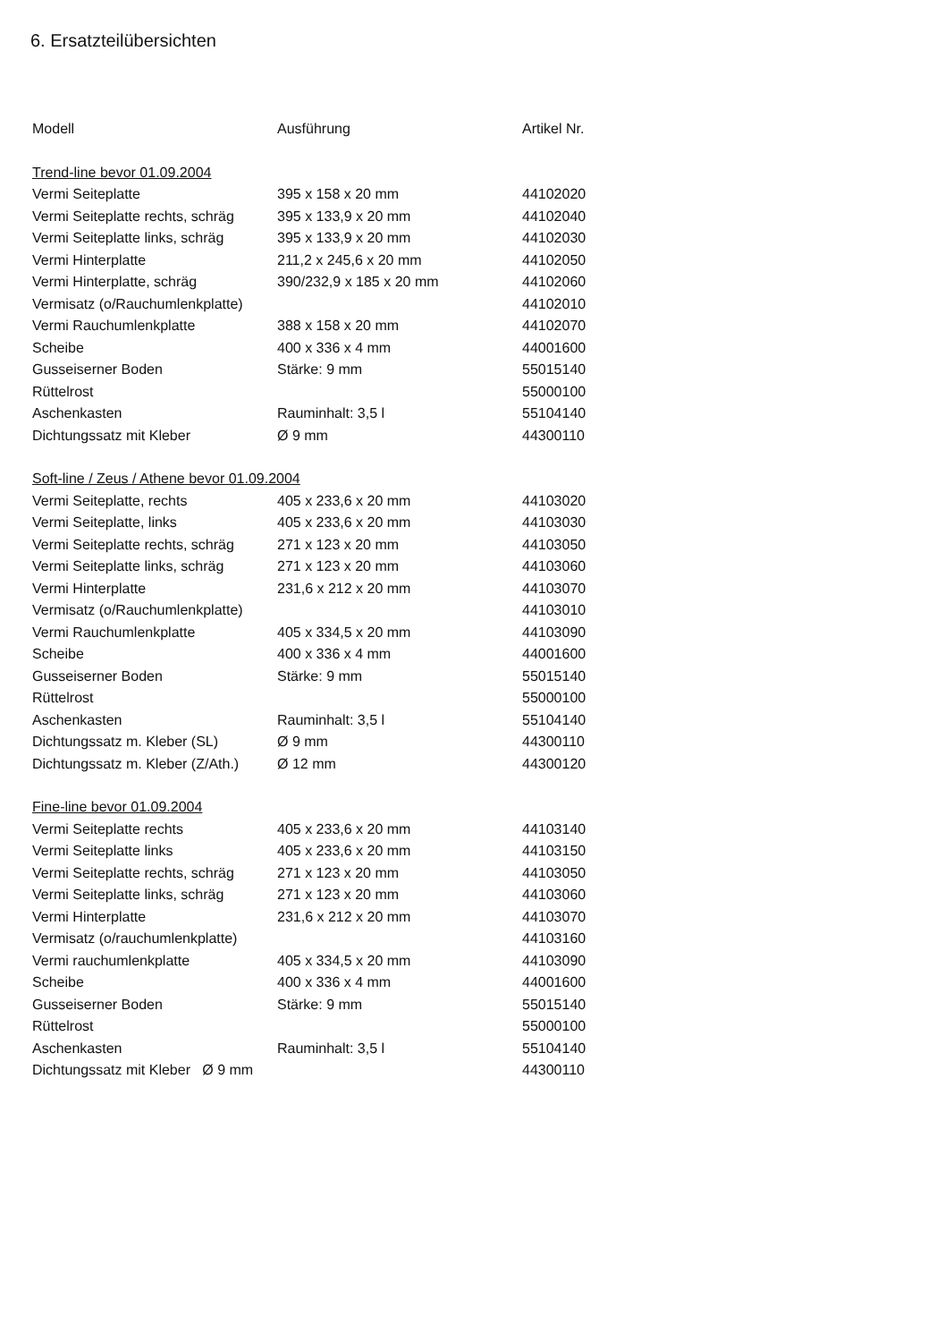6. Ersatzteilübersichten
| Modell | Ausführung | Artikel Nr. |
| --- | --- | --- |
| Trend-line bevor 01.09.2004 | | |
| Vermi Seiteplatte | 395 x 158 x 20 mm | 44102020 |
| Vermi Seiteplatte rechts, schräg | 395 x 133,9 x 20 mm | 44102040 |
| Vermi Seiteplatte links, schräg | 395 x 133,9 x 20 mm | 44102030 |
| Vermi Hinterplatte | 211,2 x 245,6 x 20 mm | 44102050 |
| Vermi Hinterplatte, schräg | 390/232,9 x 185 x 20 mm | 44102060 |
| Vermisatz (o/Rauchumlenkplatte) | | 44102010 |
| Vermi Rauchumlenkplatte | 388 x 158 x 20 mm | 44102070 |
| Scheibe | 400 x 336 x 4 mm | 44001600 |
| Gusseiserner Boden | Stärke: 9 mm | 55015140 |
| Rüttelrost | | 55000100 |
| Aschenkasten | Rauminhalt: 3,5 l | 55104140 |
| Dichtungssatz mit Kleber | Ø 9 mm | 44300110 |
| Soft-line / Zeus / Athene bevor 01.09.2004 | | |
| Vermi Seiteplatte, rechts | 405 x 233,6 x 20 mm | 44103020 |
| Vermi Seiteplatte, links | 405 x 233,6 x 20 mm | 44103030 |
| Vermi Seiteplatte rechts, schräg | 271 x 123 x 20 mm | 44103050 |
| Vermi Seiteplatte links, schräg | 271 x 123 x 20 mm | 44103060 |
| Vermi Hinterplatte | 231,6 x 212 x 20 mm | 44103070 |
| Vermisatz (o/Rauchumlenkplatte) | | 44103010 |
| Vermi Rauchumlenkplatte | 405 x 334,5 x 20 mm | 44103090 |
| Scheibe | 400 x 336 x 4 mm | 44001600 |
| Gusseiserner Boden | Stärke: 9 mm | 55015140 |
| Rüttelrost | | 55000100 |
| Aschenkasten | Rauminhalt: 3,5 l | 55104140 |
| Dichtungssatz m. Kleber (SL) | Ø 9 mm | 44300110 |
| Dichtungssatz m. Kleber (Z/Ath.) | Ø 12 mm | 44300120 |
| Fine-line bevor 01.09.2004 | | |
| Vermi Seiteplatte rechts | 405 x 233,6 x 20 mm | 44103140 |
| Vermi Seiteplatte links | 405 x 233,6 x 20 mm | 44103150 |
| Vermi Seiteplatte rechts, schräg | 271 x 123 x 20 mm | 44103050 |
| Vermi Seiteplatte links, schräg | 271 x 123 x 20 mm | 44103060 |
| Vermi Hinterplatte | 231,6 x 212 x 20 mm | 44103070 |
| Vermisatz (o/rauchumlenkplatte) | | 44103160 |
| Vermi rauchumlenkplatte | 405 x 334,5 x 20 mm | 44103090 |
| Scheibe | 400 x 336 x 4 mm | 44001600 |
| Gusseiserner Boden | Stärke: 9 mm | 55015140 |
| Rüttelrost | | 55000100 |
| Aschenkasten | Rauminhalt: 3,5 l | 55104140 |
| Dichtungssatz mit Kleber Ø 9 mm | | 44300110 |